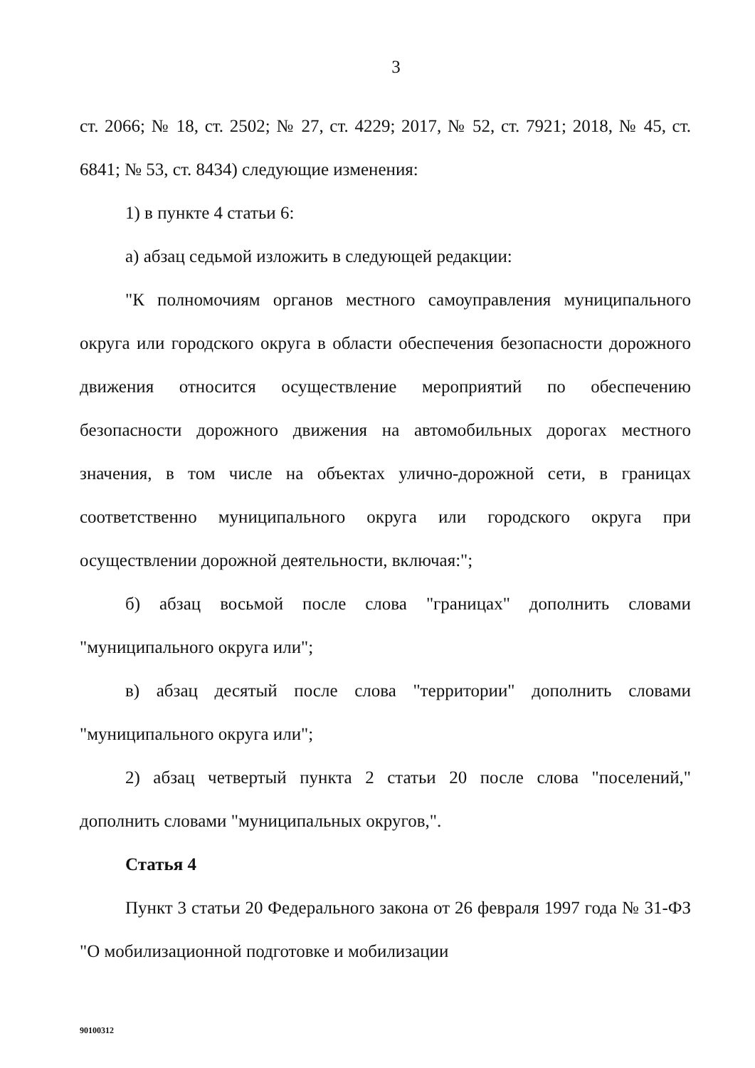3
ст. 2066; № 18, ст. 2502; № 27, ст. 4229; 2017, № 52, ст. 7921; 2018, № 45, ст. 6841; № 53, ст. 8434) следующие изменения:
1) в пункте 4 статьи 6:
а) абзац седьмой изложить в следующей редакции:
"К полномочиям органов местного самоуправления муниципального округа или городского округа в области обеспечения безопасности дорожного движения относится осуществление мероприятий по обеспечению безопасности дорожного движения на автомобильных дорогах местного значения, в том числе на объектах улично-дорожной сети, в границах соответственно муниципального округа или городского округа при осуществлении дорожной деятельности, включая:";
б) абзац восьмой после слова "границах" дополнить словами "муниципального округа или";
в) абзац десятый после слова "территории" дополнить словами "муниципального округа или";
2) абзац четвертый пункта 2 статьи 20 после слова "поселений," дополнить словами "муниципальных округов,".
Статья 4
Пункт 3 статьи 20 Федерального закона от 26 февраля 1997 года № 31-ФЗ "О мобилизационной подготовке и мобилизации
90100312